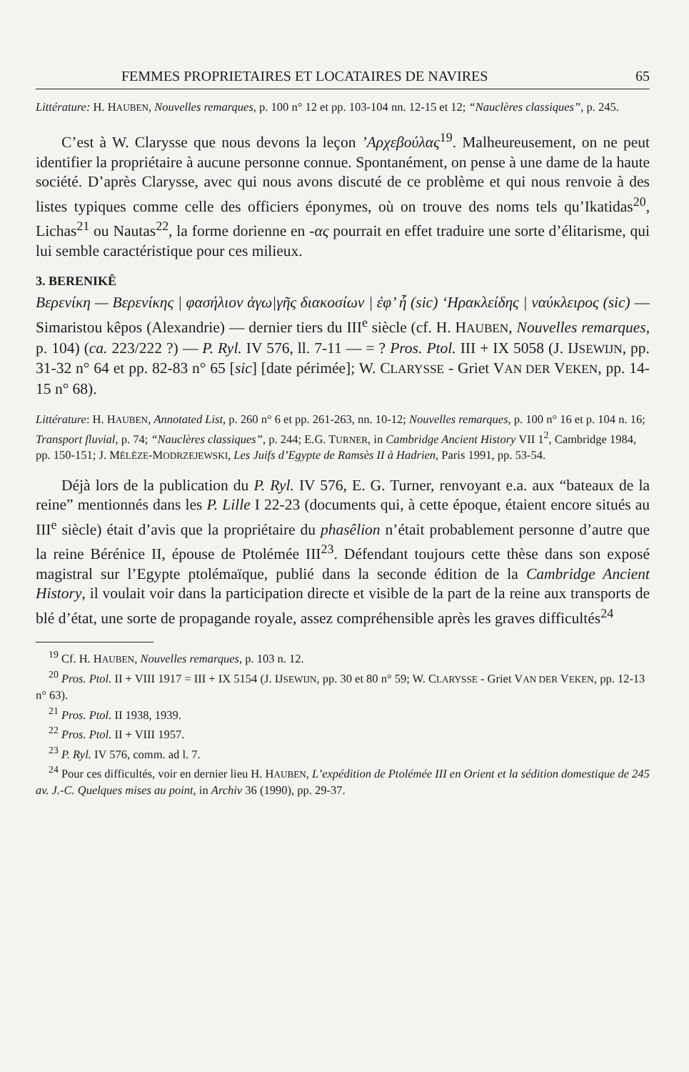FEMMES PROPRIETAIRES ET LOCATAIRES DE NAVIRES 65
Littérature: H. HAUBEN, Nouvelles remarques, p. 100 n° 12 et pp. 103-104 nn. 12-15 et 12; “Nauclères classiques”, p. 245.
C’est à W. Clarysse que nous devons la leçon ’Αρχεβούλας<sup>19</sup>. Malheureusement, on ne peut identifier la propriétaire à aucune personne connue. Spontanément, on pense à une dame de la haute société. D’après Clarysse, avec qui nous avons discuté de ce problème et qui nous renvoie à des listes typiques comme celle des officiers éponymes, où on trouve des noms tels qu’Ikatidas<sup>20</sup>, Lichas<sup>21</sup> ou Nautas<sup>22</sup>, la forme dorienne en -ας pourrait en effet traduire une sorte d’élitarisme, qui lui semble caractéristique pour ces milieux.
3. BERENIKÊ
Βερενίκη — Βερενίκης | φασήλιον ἀγω|γῆς διακοσίων | ἐφ’ ἧ (sic) ‘Ηρακλείδης | ναύκλειρος (sic) — Simaristou kêpos (Alexandrie) — dernier tiers du III<sup>e</sup> siècle (cf. H. HAUBEN, Nouvelles remarques, p. 104) (ca. 223/222 ?) — P. Ryl. IV 576, ll. 7-11 — = ? Pros. Ptol. III + IX 5058 (J. IJSEWIJN, pp. 31-32 n° 64 et pp. 82-83 n° 65 [sic] [date périmée]; W. CLARYSSE - Griet VAN DER VEKEN, pp. 14-15 n° 68).
Littérature: H. HAUBEN, Annotated List, p. 260 n° 6 et pp. 261-263, nn. 10-12; Nouvelles remarques, p. 100 n° 16 et p. 104 n. 16; Transport fluvial, p. 74; “Nauclères classiques”, p. 244; E.G. TURNER, in Cambridge Ancient History VII 1<sup>2</sup>, Cambridge 1984, pp. 150-151; J. MÉLÈZE-MODRZEJEWSKI, Les Juifs d’Egypte de Ramsès II à Hadrien, Paris 1991, pp. 53-54.
Déjà lors de la publication du P. Ryl. IV 576, E. G. Turner, renvoyant e.a. aux “bateaux de la reine” mentionnés dans les P. Lille I 22-23 (documents qui, à cette époque, étaient encore situés au III<sup>e</sup> siècle) était d’avis que la propriétaire du phasêlion n’était probablement personne d’autre que la reine Bérénice II, épouse de Ptolémée III<sup>23</sup>. Défendant toujours cette thèse dans son exposé magistral sur l’Egypte ptolémaïque, publié dans la seconde édition de la Cambridge Ancient History, il voulait voir dans la participation directe et visible de la part de la reine aux transports de blé d’état, une sorte de propagande royale, assez compréhensible après les graves difficultés<sup>24</sup>
<sup>19</sup> Cf. H. HAUBEN, Nouvelles remarques, p. 103 n. 12.
<sup>20</sup> Pros. Ptol. II + VIII 1917 = III + IX 5154 (J. IJSEWIJN, pp. 30 et 80 n° 59; W. CLARYSSE - Griet VAN DER VEKEN, pp. 12-13 n° 63).
<sup>21</sup> Pros. Ptol. II 1938, 1939.
<sup>22</sup> Pros. Ptol. II + VIII 1957.
<sup>23</sup> P. Ryl. IV 576, comm. ad l. 7.
<sup>24</sup> Pour ces difficultés, voir en dernier lieu H. HAUBEN, L’expédition de Ptolémée III en Orient et la sédition domestique de 245 av. J.-C. Quelques mises au point, in Archiv 36 (1990), pp. 29-37.